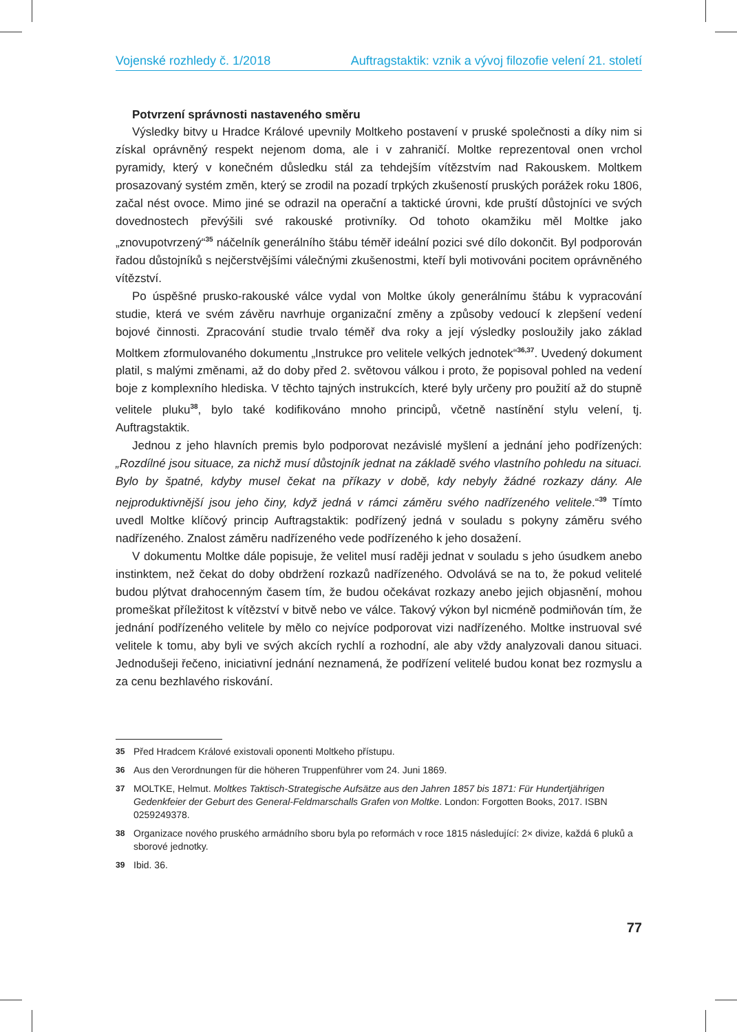Vojenské rozhledy č. 1/2018 Auftragstaktik: vznik a vývoj filozofie velení 21. století
Potvrzení správnosti nastaveného směru
Výsledky bitvy u Hradce Králové upevnily Moltkeho postavení v pruské společnosti a díky nim si získal oprávněný respekt nejenom doma, ale i v zahraničí. Moltke reprezentoval onen vrchol pyramidy, který v konečném důsledku stál za tehdejším vítězstvím nad Rakouskem. Moltkem prosazovaný systém změn, který se zrodil na pozadí trpkých zkušeností pruských porážek roku 1806, začal nést ovoce. Mimo jiné se odrazil na operační a taktické úrovni, kde pruští důstojníci ve svých dovednostech převýšili své rakouské protivníky. Od tohoto okamžiku měl Moltke jako „znovupotvrzený“<sup>35</sup> náčelník generálního štábu téměř ideální pozici své dílo dokončit. Byl podporován řadou důstojníků s nejčerstvějšími válečnými zkušenostmi, kteří byli motivováni pocitem oprávněného vítězství.
Po úspěšné prusko-rakouské válce vydal von Moltke úkoly generálnímu štábu k vypracování studie, která ve svém závěru navrhuje organizační změny a způsoby vedoucí k zlepšení vedení bojové činnosti. Zpracování studie trvalo téměř dva roky a její výsledky posloužily jako základ Moltkem zformulovaného dokumentu „Instrukce pro velitele velkých jednotek“<sup>36,37</sup>. Uvedený dokument platil, s malými změnami, až do doby před 2. světovou válkou i proto, že popisoval pohled na vedení boje z komplexního hlediska. V těchto tajných instrukcích, které byly určeny pro použití až do stupně velitele pluku<sup>38</sup>, bylo také kodifikováno mnoho principů, včetně nastínění stylu velení, tj. Auftragstaktik.
Jednou z jeho hlavních premis bylo podporovat nezávislé myšlení a jednání jeho podřízených: „Rozdílné jsou situace, za nichž musí důstojník jednat na základě svého vlastního pohledu na situaci. Bylo by špatné, kdyby musel čekat na příkazy v době, kdy nebyly žádné rozkazy dány. Ale nejproduktivnější jsou jeho činy, když jedná v rámci záměru svého nadřízeného velitele.“<sup>39</sup> Tímto uvedl Moltke klíčový princip Auftragstaktik: podřízený jedná v souladu s pokyny záměru svého nadřízeného. Znalost záměru nadřízeného vede podřízeného k jeho dosažení.
V dokumentu Moltke dále popisuje, že velitel musí raději jednat v souladu s jeho úsudkem anebo instinktem, než čekat do doby obdržení rozkazů nadřízeného. Odvolává se na to, že pokud velitelé budou plýtvat drahocenným časem tím, že budou očekávat rozkazy anebo jejich objasnění, mohou promeškat příležitost k vítězství v bitvě nebo ve válce. Takový výkon byl nicméně podmiňován tím, že jednání podřízeného velitele by mělo co nejvíce podporovat vizi nadřízeného. Moltke instruoval své velitele k tomu, aby byli ve svých akcích rychlí a rozhodní, ale aby vždy analyzovali danou situaci. Jednodušeji řečeno, iniciativní jednání neznamená, že podřízení velitelé budou konat bez rozmyslu a za cenu bezhlavého riskování.
35 Před Hradcem Králové existovali oponenti Moltkeho přístupu.
36 Aus den Verordnungen für die höheren Truppenführer vom 24. Juni 1869.
37 MOLTKE, Helmut. Moltkes Taktisch-Strategische Aufsätze aus den Jahren 1857 bis 1871: Für Hundertjährigen Gedenkfeier der Geburt des General-Feldmarschalls Grafen von Moltke. London: Forgotten Books, 2017. ISBN 0259249378.
38 Organizace nového pruského armádního sboru byla po reformách v roce 1815 následující: 2× divize, každá 6 pluků a sborové jednotky.
39 Ibid. 36.
77